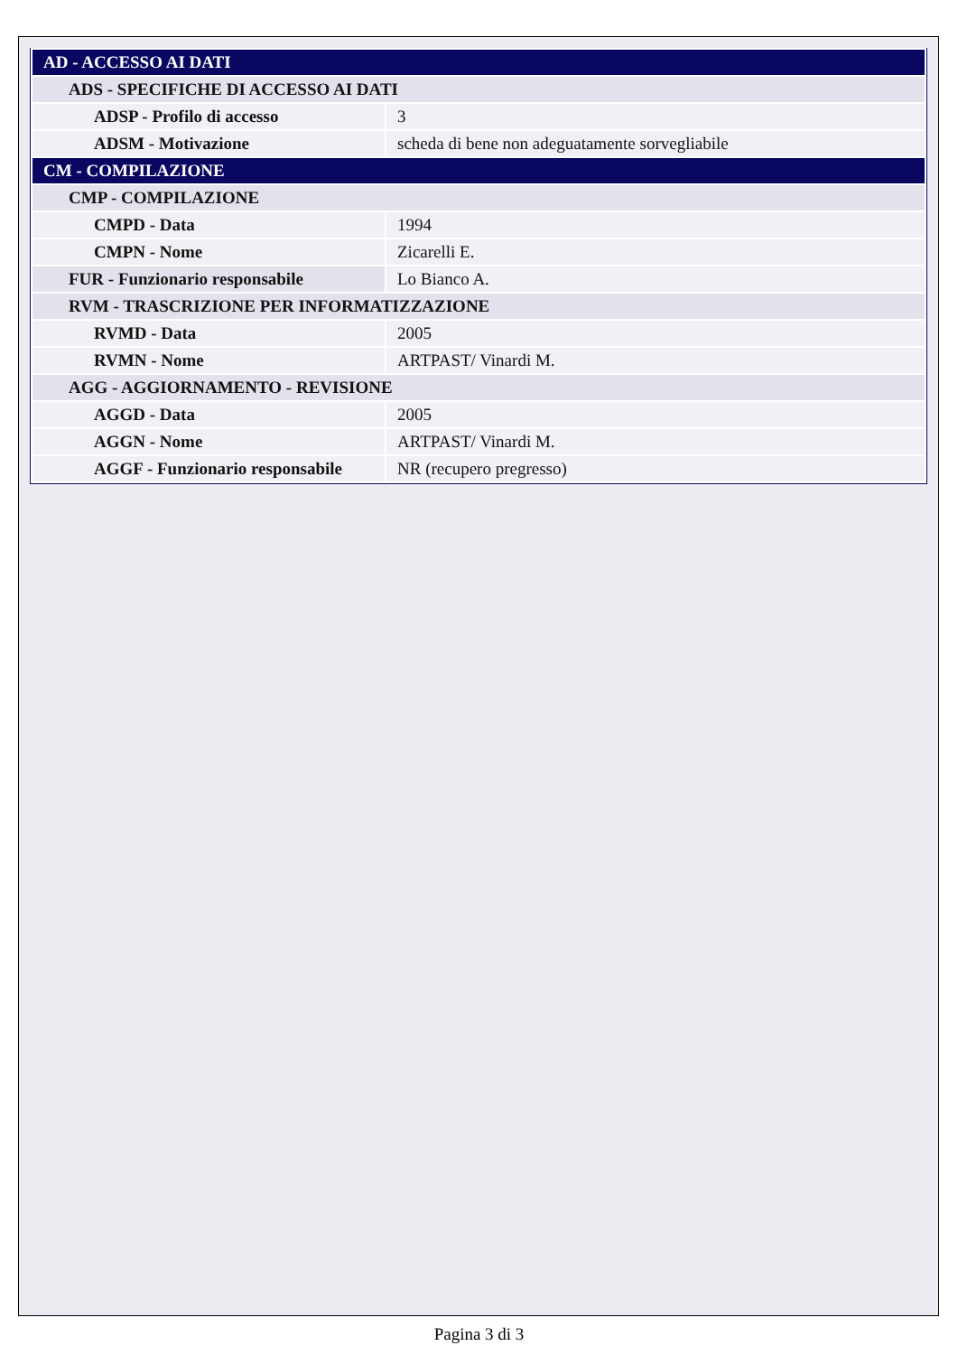| AD - ACCESSO AI DATI | |
| ADS - SPECIFICHE DI ACCESSO AI DATI | |
| ADSP - Profilo di accesso | 3 |
| ADSM - Motivazione | scheda di bene non adeguatamente sorvegliabile |
| CM - COMPILAZIONE | |
| CMP - COMPILAZIONE | |
| CMPD - Data | 1994 |
| CMPN - Nome | Zicarelli E. |
| FUR - Funzionario responsabile | Lo Bianco A. |
| RVM - TRASCRIZIONE PER INFORMATIZZAZIONE | |
| RVMD - Data | 2005 |
| RVMN - Nome | ARTPAST/ Vinardi M. |
| AGG - AGGIORNAMENTO - REVISIONE | |
| AGGD - Data | 2005 |
| AGGN - Nome | ARTPAST/ Vinardi M. |
| AGGF - Funzionario responsabile | NR (recupero pregresso) |
Pagina 3 di 3